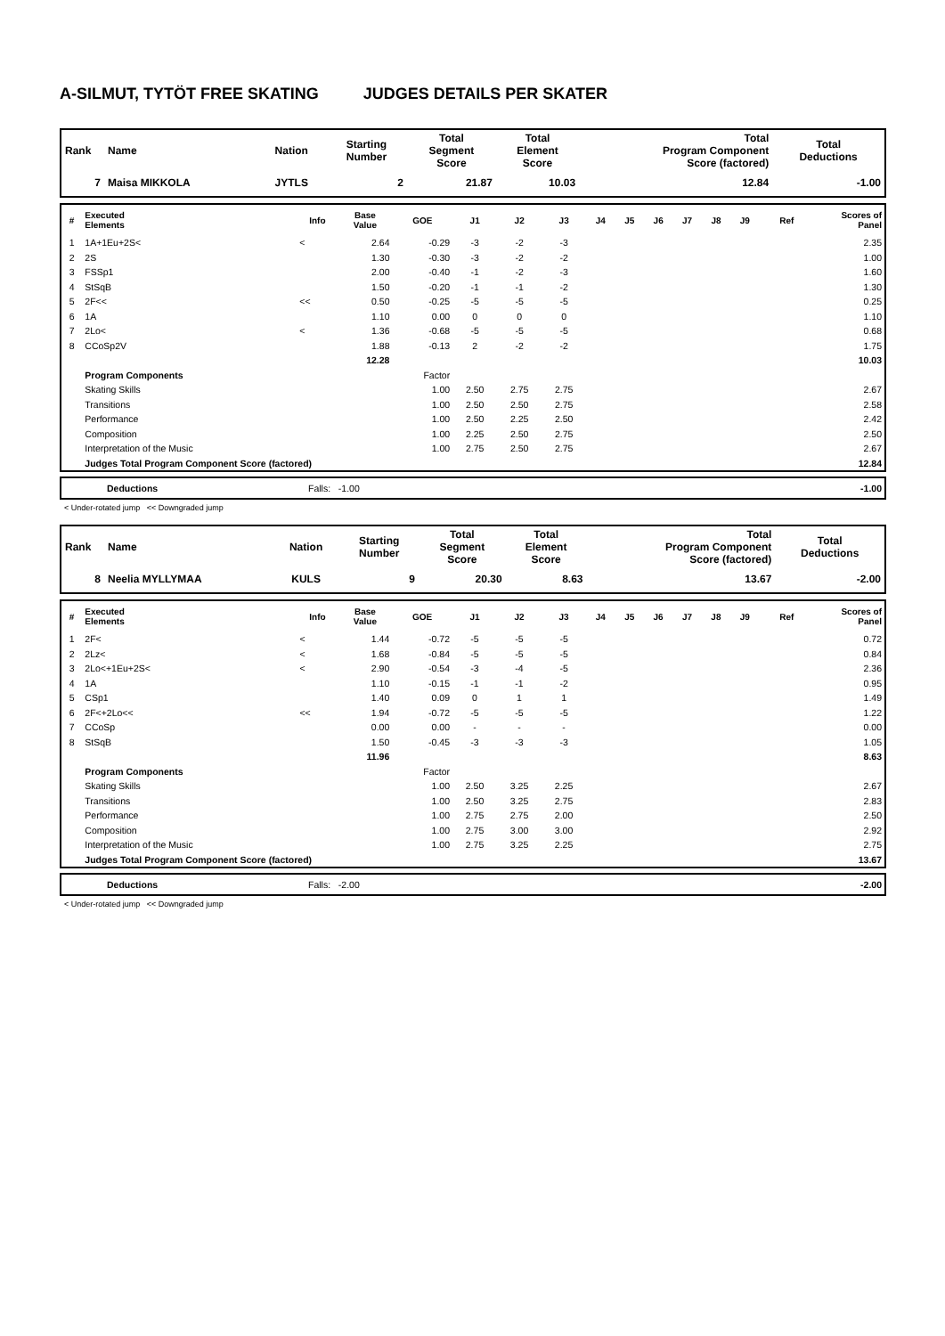A-SILMUT, TYTÖT FREE SKATING JUDGES DETAILS PER SKATER
| Rank | Name | Nation | Starting Number | Total Segment Score | Total Element Score | Total Program Component Score (factored) | Total Deductions |
| --- | --- | --- | --- | --- | --- | --- | --- |
| 7 | Maisa MIKKOLA | JYTLS | 2 | 21.87 | 10.03 | 12.84 | -1.00 |
| # | Executed Elements | Info | Base Value | GOE | J1 | J2 | J3 | J4 | J5 | J6 | J7 | J8 | J9 | Ref | Scores of Panel |
| --- | --- | --- | --- | --- | --- | --- | --- | --- | --- | --- | --- | --- | --- | --- | --- |
| 1 | 1A+1Eu+2S< | < | 2.64 | -0.29 | -3 | -2 | -3 | | | | | | | | 2.35 |
| 2 | 2S | | 1.30 | -0.30 | -3 | -2 | -2 | | | | | | | | 1.00 |
| 3 | FSSp1 | | 2.00 | -0.40 | -1 | -2 | -3 | | | | | | | | 1.60 |
| 4 | StSqB | | 1.50 | -0.20 | -1 | -1 | -2 | | | | | | | | 1.30 |
| 5 | 2F<< | << | 0.50 | -0.25 | -5 | -5 | -5 | | | | | | | | 0.25 |
| 6 | 1A | | 1.10 | 0.00 | 0 | 0 | 0 | | | | | | | | 1.10 |
| 7 | 2Lo< | < | 1.36 | -0.68 | -5 | -5 | -5 | | | | | | | | 0.68 |
| 8 | CCoSp2V | | 1.88 | -0.13 | 2 | -2 | -2 | | | | | | | | 1.75 |
| | | | 12.28 | | | | | | | | | | | | 10.03 |
| | Program Components | | | Factor | | | | | | | | | | | |
| | Skating Skills | | | 1.00 | 2.50 | 2.75 | 2.75 | | | | | | | | 2.67 |
| | Transitions | | | 1.00 | 2.50 | 2.50 | 2.75 | | | | | | | | 2.58 |
| | Performance | | | 1.00 | 2.50 | 2.25 | 2.50 | | | | | | | | 2.42 |
| | Composition | | | 1.00 | 2.25 | 2.50 | 2.75 | | | | | | | | 2.50 |
| | Interpretation of the Music | | | 1.00 | 2.75 | 2.50 | 2.75 | | | | | | | | 2.67 |
| | Judges Total Program Component Score (factored) | | | | | | | | | | | | | | 12.84 |
| | Deductions | Falls: -1.00 | -1.00 |
< Under-rotated jump << Downgraded jump
| Rank | Name | Nation | Starting Number | Total Segment Score | Total Element Score | Total Program Component Score (factored) | Total Deductions |
| --- | --- | --- | --- | --- | --- | --- | --- |
| 8 | Neelia MYLLYMAA | KULS | 9 | 20.30 | 8.63 | 13.67 | -2.00 |
| # | Executed Elements | Info | Base Value | GOE | J1 | J2 | J3 | J4 | J5 | J6 | J7 | J8 | J9 | Ref | Scores of Panel |
| --- | --- | --- | --- | --- | --- | --- | --- | --- | --- | --- | --- | --- | --- | --- | --- |
| 1 | 2F< | < | 1.44 | -0.72 | -5 | -5 | -5 | | | | | | | | 0.72 |
| 2 | 2Lz< | < | 1.68 | -0.84 | -5 | -5 | -5 | | | | | | | | 0.84 |
| 3 | 2Lo<+1Eu+2S< | < | 2.90 | -0.54 | -3 | -4 | -5 | | | | | | | | 2.36 |
| 4 | 1A | | 1.10 | -0.15 | -1 | -1 | -2 | | | | | | | | 0.95 |
| 5 | CSp1 | | 1.40 | 0.09 | 0 | 1 | 1 | | | | | | | | 1.49 |
| 6 | 2F<+2Lo<< | << | 1.94 | -0.72 | -5 | -5 | -5 | | | | | | | | 1.22 |
| 7 | CCoSp | | 0.00 | 0.00 | - | - | - | | | | | | | | 0.00 |
| 8 | StSqB | | 1.50 | -0.45 | -3 | -3 | -3 | | | | | | | | 1.05 |
| | | | 11.96 | | | | | | | | | | | | 8.63 |
| | Program Components | | | Factor | | | | | | | | | | | |
| | Skating Skills | | | 1.00 | 2.50 | 3.25 | 2.25 | | | | | | | | 2.67 |
| | Transitions | | | 1.00 | 2.50 | 3.25 | 2.75 | | | | | | | | 2.83 |
| | Performance | | | 1.00 | 2.75 | 2.75 | 2.00 | | | | | | | | 2.50 |
| | Composition | | | 1.00 | 2.75 | 3.00 | 3.00 | | | | | | | | 2.92 |
| | Interpretation of the Music | | | 1.00 | 2.75 | 3.25 | 2.25 | | | | | | | | 2.75 |
| | Judges Total Program Component Score (factored) | | | | | | | | | | | | | | 13.67 |
| | Deductions | Falls: -2.00 | -2.00 |
< Under-rotated jump << Downgraded jump